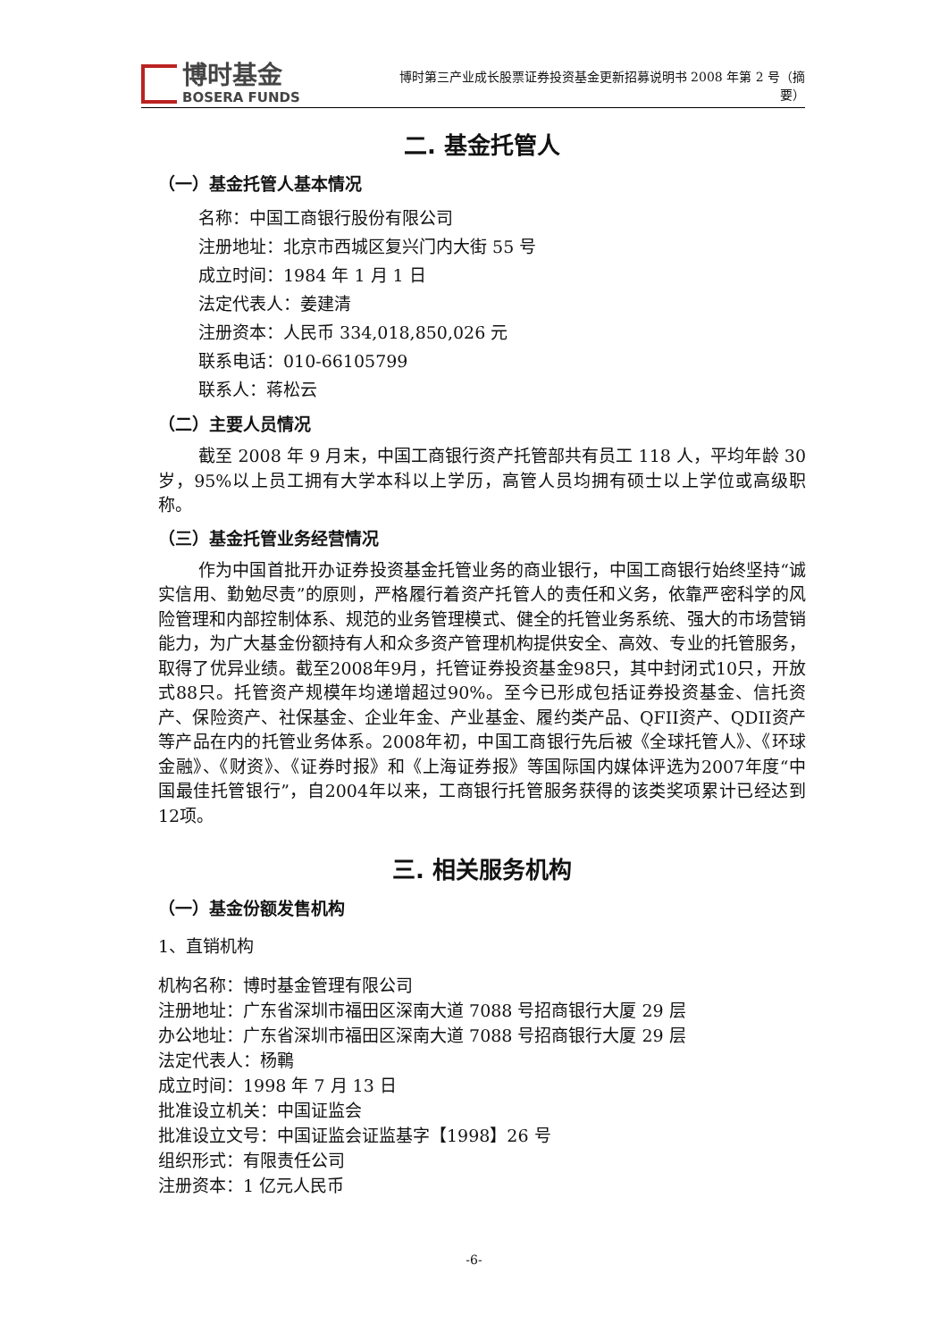博时基金
BOSERA FUNDS
博时第三产业成长股票证券投资基金更新招募说明书 2008 年第 2 号（摘要）
二. 基金托管人
（一）基金托管人基本情况
名称：中国工商银行股份有限公司
注册地址：北京市西城区复兴门内大街 55 号
成立时间：1984 年 1 月 1 日
法定代表人：姜建清
注册资本：人民币 334,018,850,026 元
联系电话：010-66105799
联系人：蒋松云
（二）主要人员情况
截至 2008 年 9 月末，中国工商银行资产托管部共有员工 118 人，平均年龄 30 岁，95%以上员工拥有大学本科以上学历，高管人员均拥有硕士以上学位或高级职称。
（三）基金托管业务经营情况
作为中国首批开办证券投资基金托管业务的商业银行，中国工商银行始终坚持“诚实信用、勤勉尽责”的原则，严格履行着资产托管人的责任和义务，依靠严密科学的风险管理和内部控制体系、规范的业务管理模式、健全的托管业务系统、强大的市场营销能力，为广大基金份额持有人和众多资产管理机构提供安全、高效、专业的托管服务，取得了优异业绩。截至2008年9月，托管证券投资基金98只，其中封闭式10只，开放式88只。托管资产规模年均递增超过90%。至今已形成包括证券投资基金、信托资产、保险资产、社保基金、企业年金、产业基金、履约类产品、QFII资产、QDII资产等产品在内的托管业务体系。2008年初，中国工商银行先后被《全球托管人》、《环球金融》、《财资》、《证券时报》和《上海证券报》等国际国内媒体评选为2007年度“中国最佳托管银行”，自2004年以来，工商银行托管服务获得的该类奖项累计已经达到12项。
三. 相关服务机构
（一）基金份额发售机构
1、直销机构
机构名称：博时基金管理有限公司
注册地址：广东省深圳市福田区深南大道 7088 号招商银行大厦 29 层
办公地址：广东省深圳市福田区深南大道 7088 号招商银行大厦 29 层
法定代表人：杨鶤
成立时间：1998 年 7 月 13 日
批准设立机关：中国证监会
批准设立文号：中国证监会证监基字【1998】26 号
组织形式：有限责任公司
注册资本：1 亿元人民币
-6-